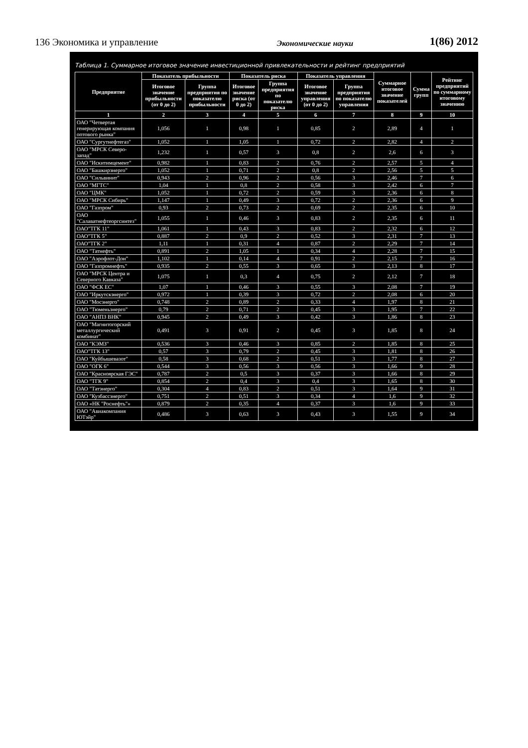136 Экономика и управление Экономические науки 1(86) 2012
Таблица 1. Суммарное итоговое значение инвестиционной привлекательности и рейтинг предприятий
| Предприятие | Показатель прибыльности | | Показатель риска | | Показатель управления | | Суммарное итоговое значение показателей | Сумма групп | Рейтинг предприятий по суммарному итоговому значению |
| --- | --- | --- | --- | --- | --- | --- | --- | --- | --- |
| | Итоговое значение прибыльности (от 0 до 2) | Группа предприятия по показателю прибыльности | Итоговое значение риска (от 0 до 2) | Группа предприятия по показателю риска | Итоговое значение управления (от 0 до 2) | Группа предприятия по показателю управления | | | |
| 1 | 2 | 3 | 4 | 5 | 6 | 7 | 8 | 9 | 10 |
| ОАО "Четвертая генерирующая компания оптового рынка" | 1,056 | 1 | 0,98 | 1 | 0,85 | 2 | 2,89 | 4 | 1 |
| ОАО "Сургутнефтегаз" | 1,052 | 1 | 1,05 | 1 | 0,72 | 2 | 2,82 | 4 | 2 |
| ОАО "МРСК Северо-запад" | 1,232 | 1 | 0,57 | 3 | 0,8 | 2 | 2,6 | 6 | 3 |
| ОАО "Искитимцемент" | 0,982 | 1 | 0,83 | 2 | 0,76 | 2 | 2,57 | 5 | 4 |
| ОАО "Башкирэнерго" | 1,052 | 1 | 0,71 | 2 | 0,8 | 2 | 2,56 | 5 | 5 |
| ОАО "Сильвинит" | 0,943 | 2 | 0,96 | 2 | 0,56 | 3 | 2,46 | 7 | 6 |
| ОАО "МГТС" | 1,04 | 1 | 0,8 | 2 | 0,58 | 3 | 2,42 | 6 | 7 |
| ОАО "ЦМК" | 1,052 | 1 | 0,72 | 2 | 0,59 | 3 | 2,36 | 6 | 8 |
| ОАО "МРСК Сибирь" | 1,147 | 1 | 0,49 | 3 | 0,72 | 2 | 2,36 | 6 | 9 |
| ОАО "Газпром" | 0,93 | 2 | 0,73 | 2 | 0,69 | 2 | 2,35 | 6 | 10 |
| ОАО "Салаватнефтеоргсинтез" | 1,055 | 1 | 0,46 | 3 | 0,83 | 2 | 2,35 | 6 | 11 |
| ОАО"ТГК 11" | 1,061 | 1 | 0,43 | 3 | 0,83 | 2 | 2,32 | 6 | 12 |
| ОАО"ТГК 5" | 0,887 | 2 | 0,9 | 2 | 0,52 | 3 | 2,31 | 7 | 13 |
| ОАО"ТГК 2" | 1,11 | 1 | 0,31 | 4 | 0,87 | 2 | 2,29 | 7 | 14 |
| ОАО "Татнефть" | 0,891 | 2 | 1,05 | 1 | 0,34 | 4 | 2,28 | 7 | 15 |
| ОАО "Аэрофлот-Дон" | 1,102 | 1 | 0,14 | 4 | 0,91 | 2 | 2,15 | 7 | 16 |
| ОАО "Газпромнефть" | 0,935 | 2 | 0,55 | 3 | 0,65 | 3 | 2,13 | 8 | 17 |
| ОАО "МРСК Центра и Северного Кавказа" | 1,075 | 1 | 0,3 | 4 | 0,75 | 2 | 2,12 | 7 | 18 |
| ОАО "ФСК ЕС" | 1,07 | 1 | 0,46 | 3 | 0,55 | 3 | 2,08 | 7 | 19 |
| ОАО "Иркутскэнерго" | 0,972 | 1 | 0,39 | 3 | 0,72 | 2 | 2,08 | 6 | 20 |
| ОАО "Мосэнерго" | 0,748 | 2 | 0,89 | 2 | 0,33 | 4 | 1,97 | 8 | 21 |
| ОАО "Тюменьэнерго" | 0,79 | 2 | 0,71 | 2 | 0,45 | 3 | 1,95 | 7 | 22 |
| ОАО "АНПЗ ВНК" | 0,945 | 2 | 0,49 | 3 | 0,42 | 3 | 1,86 | 8 | 23 |
| ОАО "Магнитогорский металлургический комбинат" | 0,491 | 3 | 0,91 | 2 | 0,45 | 3 | 1,85 | 8 | 24 |
| ОАО "КЭМЗ" | 0,536 | 3 | 0,46 | 3 | 0,85 | 2 | 1,85 | 8 | 25 |
| ОАО"ТГК 13" | 0,57 | 3 | 0,79 | 2 | 0,45 | 3 | 1,81 | 8 | 26 |
| ОАО "Куйбышевазот" | 0,58 | 3 | 0,68 | 2 | 0,51 | 3 | 1,77 | 8 | 27 |
| ОАО "ОГК 6" | 0,544 | 3 | 0,56 | 3 | 0,56 | 3 | 1,66 | 9 | 28 |
| ОАО "Красноярская ГЭС" | 0,787 | 2 | 0,5 | 3 | 0,37 | 3 | 1,66 | 8 | 29 |
| ОАО "ТГК 9" | 0,854 | 2 | 0,4 | 3 | 0,4 | 3 | 1,65 | 8 | 30 |
| ОАО "Татэнерго" | 0,304 | 4 | 0,83 | 2 | 0,51 | 3 | 1,64 | 9 | 31 |
| ОАО "Кузбассэнерго" | 0,751 | 2 | 0,51 | 3 | 0,34 | 4 | 1,6 | 9 | 32 |
| ОАО «НК "Роснефть"» | 0,879 | 2 | 0,35 | 4 | 0,37 | 3 | 1,6 | 9 | 33 |
| ОАО "Авиакомпания ЮТэйр" | 0,486 | 3 | 0,63 | 3 | 0,43 | 3 | 1,55 | 9 | 34 |